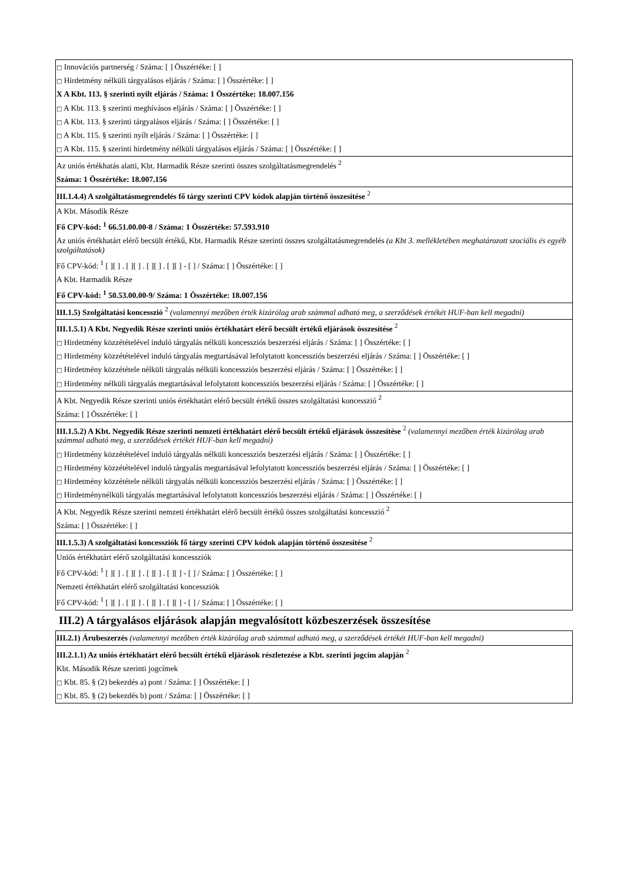| □ Innovációs partnerség / Száma: [ ] Összértéke: [ ] □ Hirdetmény nélküli tárgyalásos eljárás / Száma: [ ] Összértéke: [ ] X A Kbt. 113. § szerinti nyílt eljárás / Száma: 1 Összértéke: 18.007.156 □ A Kbt. 113. § szerinti meghívásos eljárás / Száma: [ ] Összértéke: [ ] □ A Kbt. 113. § szerinti tárgyalásos eljárás / Száma: [ ] Összértéke: [ ] □ A Kbt. 115. § szerinti nyílt eljárás / Száma: [ ] Összértéke: [ ] □ A Kbt. 115. § szerinti hirdetmény nélküli tárgyalásos eljárás / Száma: [ ] Összértéke: [ ] |
| Az uniós értékhatás alatti, Kbt. Harmadik Része szerinti összes szolgáltatásmegrendelés <sup>2</sup> Száma: 1 Összértéke: 18.007.156 |
| III.1.4.4) A szolgáltatásmegrendelés fő tárgy szerinti CPV kódok alapján történő összesítése <sup>2</sup> |
| A Kbt. Második Része Fő CPV-kód: <sup>1</sup> 66.51.00.00-8 / Száma: 1 Összértéke: 57.593.910 Az uniós értékhatárt elérő becsült értékű, Kbt. Harmadik Része szerinti összes szolgáltatásmegrendelés (a Kbt 3. mellékletében meghatározott szociális és egyéb szolgáltatások) Fő CPV-kód: <sup>1</sup> [ ][ ] . [ ][ ] . [ ][ ] . [ ][ ] - [ ] / Száma: [ ] Összértéke: [ ] A Kbt. Harmadik Része Fő CPV-kód: <sup>1</sup> 50.53.00.00-9/ Száma: 1 Összértéke: 18.007.156 |
| III.1.5) Szolgáltatási koncesszió <sup>2</sup> (valamennyi mezőben érték kizárólag arab számmal adható meg, a szerződések értékét HUF-ban kell megadni) |
| III.1.5.1) A Kbt. Negyedik Része szerinti uniós értékhatárt elérő becsült értékű eljárások összesítése <sup>2</sup> □ Hirdetmény közzétételével induló tárgyalás nélküli koncessziós beszerzési eljárás / Száma: [ ] Összértéke: [ ] □ Hirdetmény közzétételével induló tárgyalás megtartásával lefolytatott koncessziós beszerzési eljárás / Száma: [ ] Összértéke: [ ] □ Hirdetmény közzététele nélküli tárgyalás nélküli koncessziós beszerzési eljárás / Száma: [ ] Összértéke: [ ] □ Hirdetmény nélküli tárgyalás megtartásával lefolytatott koncessziós beszerzési eljárás / Száma: [ ] Összértéke: [ ] |
| A Kbt. Negyedik Része szerinti uniós értékhatárt elérő becsült értékű összes szolgáltatási koncesszió <sup>2</sup> Száma: [ ] Összértéke: [ ] |
| III.1.5.2) A Kbt. Negyedik Része szerinti nemzeti értékhatárt elérő becsült értékű eljárások összesítése <sup>2</sup> (valamennyi mezőben érték kizárólag arab számmal adható meg, a szerződések értékét HUF-ban kell megadni) □ Hirdetmény közzétételével induló tárgyalás nélküli koncessziós beszerzési eljárás / Száma: [ ] Összértéke: [ ] □ Hirdetmény közzétételével induló tárgyalás megtartásával lefolytatott koncessziós beszerzési eljárás / Száma: [ ] Összértéke: [ ] □ Hirdetmény közzététele nélküli tárgyalás nélküli koncessziós beszerzési eljárás / Száma: [ ] Összértéke: [ ] □ Hirdetménynélküli tárgyalás megtartásával lefolytatott koncessziós beszerzési eljárás / Száma: [ ] Összértéke: [ ] |
| A Kbt. Negyedik Része szerinti nemzeti értékhatárt elérő becsült értékű összes szolgáltatási koncesszió <sup>2</sup> Száma: [ ] Összértéke: [ ] |
| III.1.5.3) A szolgáltatási koncessziók fő tárgy szerinti CPV kódok alapján történő összesítése <sup>2</sup> |
| Uniós értékhatárt elérő szolgáltatási koncessziók Fő CPV-kód: <sup>1</sup> [ ][ ] . [ ][ ] . [ ][ ] . [ ][ ] - [ ] / Száma: [ ] Összértéke: [ ] Nemzeti értékhatárt elérő szolgáltatási koncessziók Fő CPV-kód: <sup>1</sup> [ ][ ] . [ ][ ] . [ ][ ] . [ ][ ] - [ ] / Száma: [ ] Összértéke: [ ] |
III.2) A tárgyalásos eljárások alapján megvalósított közbeszerzések összesítése
| III.2.1) Árubeszerzés (valamennyi mezőben érték kizárólag arab számmal adható meg, a szerződések értékét HUF-ban kell megadni) |
| III.2.1.1) Az uniós értékhatárt elérő becsült értékű eljárások részletezése a Kbt. szerinti jogcím alapján <sup>2</sup> Kbt. Második Része szerinti jogcímek □ Kbt. 85. § (2) bekezdés a) pont / Száma: [ ] Összértéke: [ ] □ Kbt. 85. § (2) bekezdés b) pont / Száma: [ ] Összértéke: [ ] |